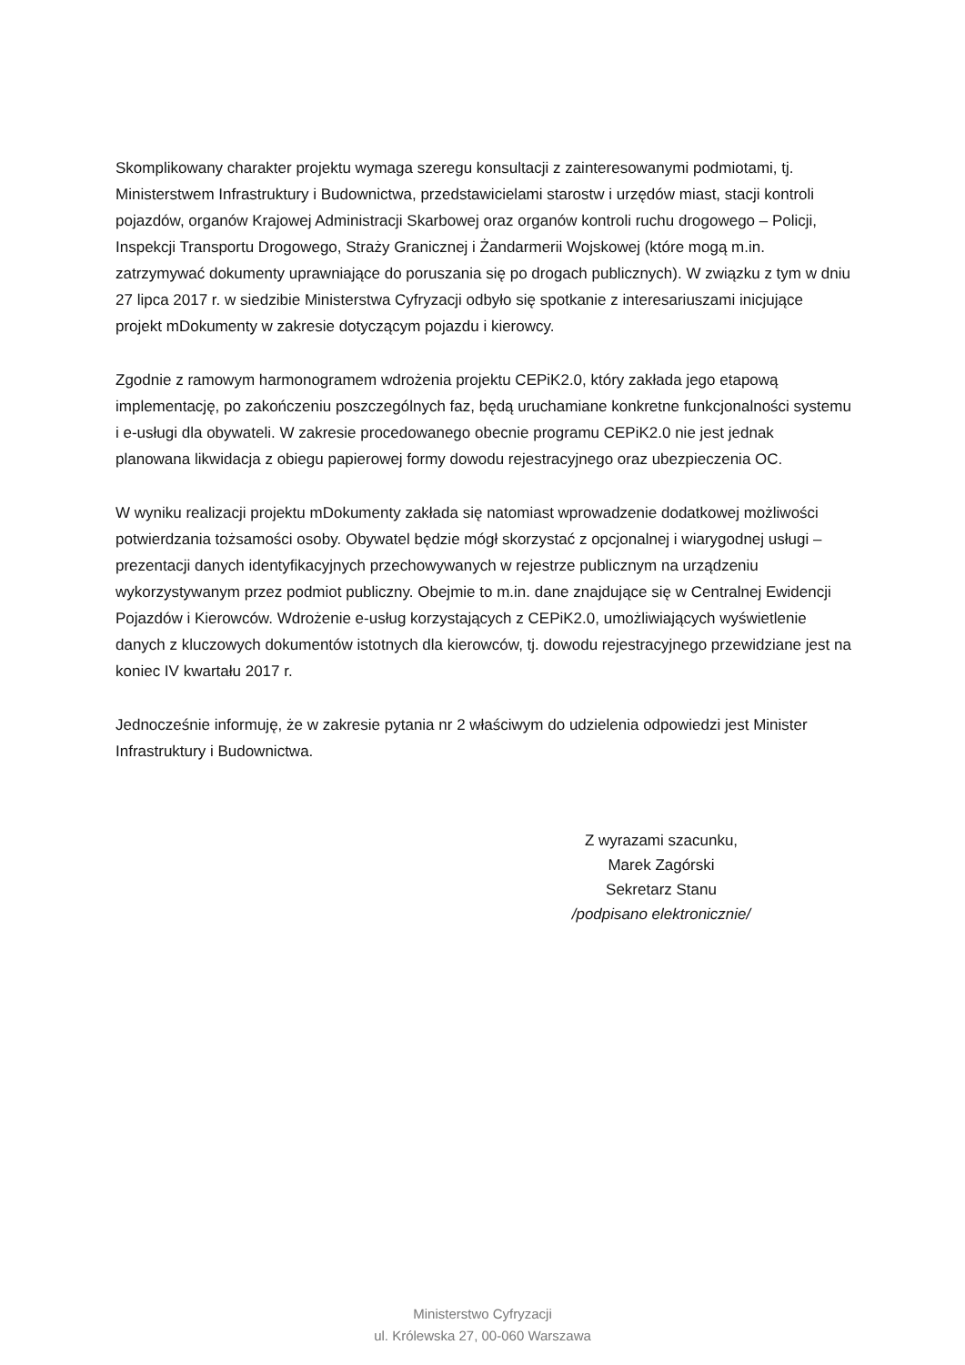Skomplikowany charakter projektu wymaga szeregu konsultacji z zainteresowanymi podmiotami, tj. Ministerstwem Infrastruktury i Budownictwa, przedstawicielami starostw i urzędów miast, stacji kontroli pojazdów, organów Krajowej Administracji Skarbowej oraz organów kontroli ruchu drogowego – Policji, Inspekcji Transportu Drogowego, Straży Granicznej i Żandarmerii Wojskowej (które mogą m.in. zatrzymywać dokumenty uprawniające do poruszania się po drogach publicznych). W związku z tym w dniu 27 lipca 2017 r. w siedzibie Ministerstwa Cyfryzacji odbyło się spotkanie z interesariuszami inicjujące projekt mDokumenty w zakresie dotyczącym pojazdu i kierowcy.
Zgodnie z ramowym harmonogramem wdrożenia projektu CEPiK2.0, który zakłada jego etapową implementację, po zakończeniu poszczególnych faz, będą uruchamiane konkretne funkcjonalności systemu i e-usługi dla obywateli. W zakresie procedowanego obecnie programu CEPiK2.0 nie jest jednak planowana likwidacja z obiegu papierowej formy dowodu rejestracyjnego oraz ubezpieczenia OC.
W wyniku realizacji projektu mDokumenty zakłada się natomiast wprowadzenie dodatkowej możliwości potwierdzania tożsamości osoby. Obywatel będzie mógł skorzystać z opcjonalnej i wiarygodnej usługi – prezentacji danych identyfikacyjnych przechowywanych w rejestrze publicznym na urządzeniu wykorzystywanym przez podmiot publiczny. Obejmie to m.in. dane znajdujące się w Centralnej Ewidencji Pojazdów i Kierowców. Wdrożenie e-usług korzystających z CEPiK2.0, umożliwiających wyświetlenie danych z kluczowych dokumentów istotnych dla kierowców, tj. dowodu rejestracyjnego przewidziane jest na koniec IV kwartału 2017 r.
Jednocześnie informuję, że w zakresie pytania nr 2 właściwym do udzielenia odpowiedzi jest Minister Infrastruktury i Budownictwa.
Z wyrazami szacunku,
Marek Zagórski
Sekretarz Stanu
/podpisano elektronicznie/
Ministerstwo Cyfryzacji
ul. Królewska 27, 00-060 Warszawa